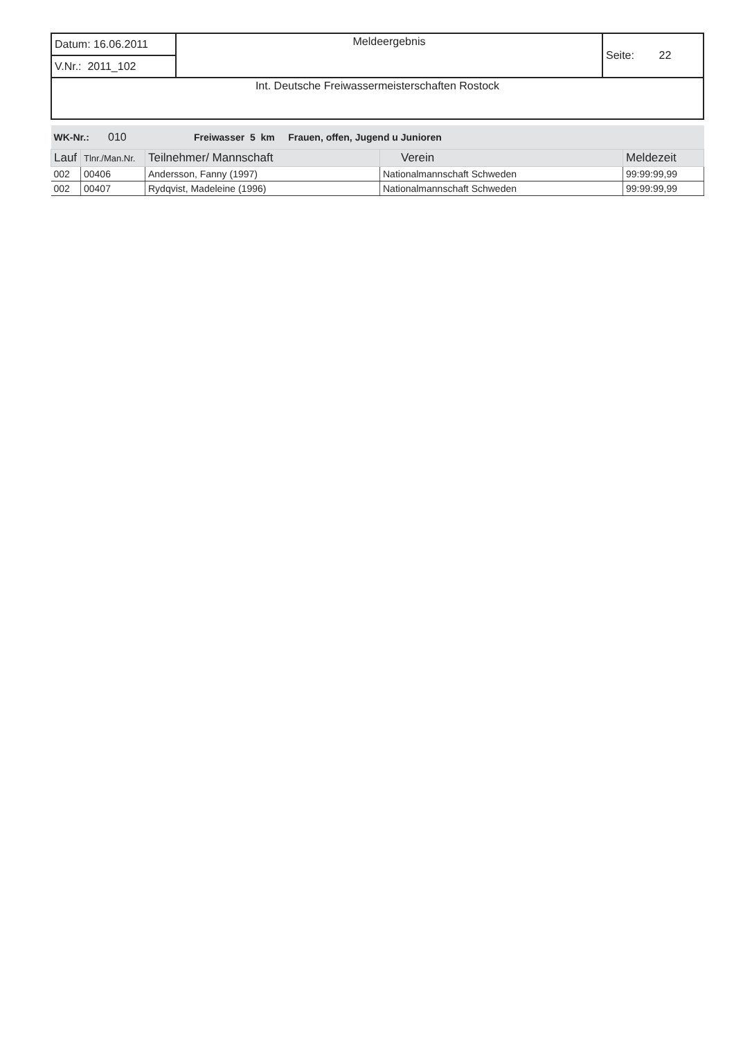| Datum: 16.06.2011 | Meldeergebnis | Seite: 22 |
| V.Nr.: 2011_102 | | |
| Int. Deutsche Freiwassermeisterschaften Rostock | | |
| WK-Nr.: 010 Freiwasser 5 km Frauen, offen, Jugend u Junioren | | | | |
| Lauf | Tlnr./Man.Nr. | Teilnehmer/ Mannschaft | Verein | Meldezeit |
| 002 | 00406 | Andersson, Fanny (1997) | Nationalmannschaft Schweden | 99:99:99,99 |
| 002 | 00407 | Rydqvist, Madeleine (1996) | Nationalmannschaft Schweden | 99:99:99,99 |